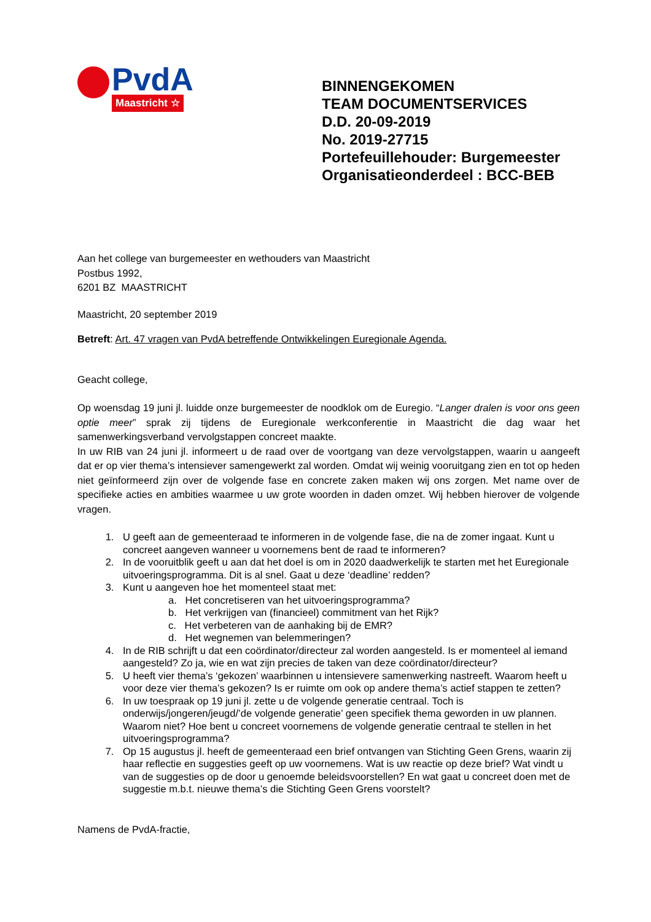PvdA
Maastricht ☆
BINNENGEKOMEN
TEAM DOCUMENTSERVICES
D.D. 20-09-2019
No. 2019-27715
Portefeuillehouder: Burgemeester
Organisatieonderdeel : BCC-BEB
Aan het college van burgemeester en wethouders van Maastricht
Postbus 1992,
6201 BZ MAASTRICHT
Maastricht, 20 september 2019
Betreft: Art. 47 vragen van PvdA betreffende Ontwikkelingen Euregionale Agenda.
Geacht college,
Op woensdag 19 juni jl. luidde onze burgemeester de noodklok om de Euregio. “Langer dralen is voor ons geen optie meer” sprak zij tijdens de Euregionale werkconferentie in Maastricht die dag waar het samenwerkingsverband vervolgstappen concreet maakte.
In uw RIB van 24 juni jl. informeert u de raad over de voortgang van deze vervolgstappen, waarin u aangeeft dat er op vier thema’s intensiever samengewerkt zal worden. Omdat wij weinig vooruitgang zien en tot op heden niet geïnformeerd zijn over de volgende fase en concrete zaken maken wij ons zorgen. Met name over de specifieke acties en ambities waarmee u uw grote woorden in daden omzet. Wij hebben hierover de volgende vragen.
1. U geeft aan de gemeenteraad te informeren in de volgende fase, die na de zomer ingaat. Kunt u concreet aangeven wanneer u voornemens bent de raad te informeren?
2. In de vooruitblik geeft u aan dat het doel is om in 2020 daadwerkelijk te starten met het Euregionale uitvoeringsprogramma. Dit is al snel. Gaat u deze ‘deadline’ redden?
3. Kunt u aangeven hoe het momenteel staat met:
a. Het concretiseren van het uitvoeringsprogramma?
b. Het verkrijgen van (financieel) commitment van het Rijk?
c. Het verbeteren van de aanhaking bij de EMR?
d. Het wegnemen van belemmeringen?
4. In de RIB schrijft u dat een coördinator/directeur zal worden aangesteld. Is er momenteel al iemand aangesteld? Zo ja, wie en wat zijn precies de taken van deze coördinator/directeur?
5. U heeft vier thema’s ‘gekozen’ waarbinnen u intensievere samenwerking nastreeft. Waarom heeft u voor deze vier thema’s gekozen? Is er ruimte om ook op andere thema’s actief stappen te zetten?
6. In uw toespraak op 19 juni jl. zette u de volgende generatie centraal. Toch is onderwijs/jongeren/jeugd/’de volgende generatie’ geen specifiek thema geworden in uw plannen. Waarom niet? Hoe bent u concreet voornemens de volgende generatie centraal te stellen in het uitvoeringsprogramma?
7. Op 15 augustus jl. heeft de gemeenteraad een brief ontvangen van Stichting Geen Grens, waarin zij haar reflectie en suggesties geeft op uw voornemens. Wat is uw reactie op deze brief? Wat vindt u van de suggesties op de door u genoemde beleidsvoorstellen? En wat gaat u concreet doen met de suggestie m.b.t. nieuwe thema’s die Stichting Geen Grens voorstelt?
Namens de PvdA-fractie,